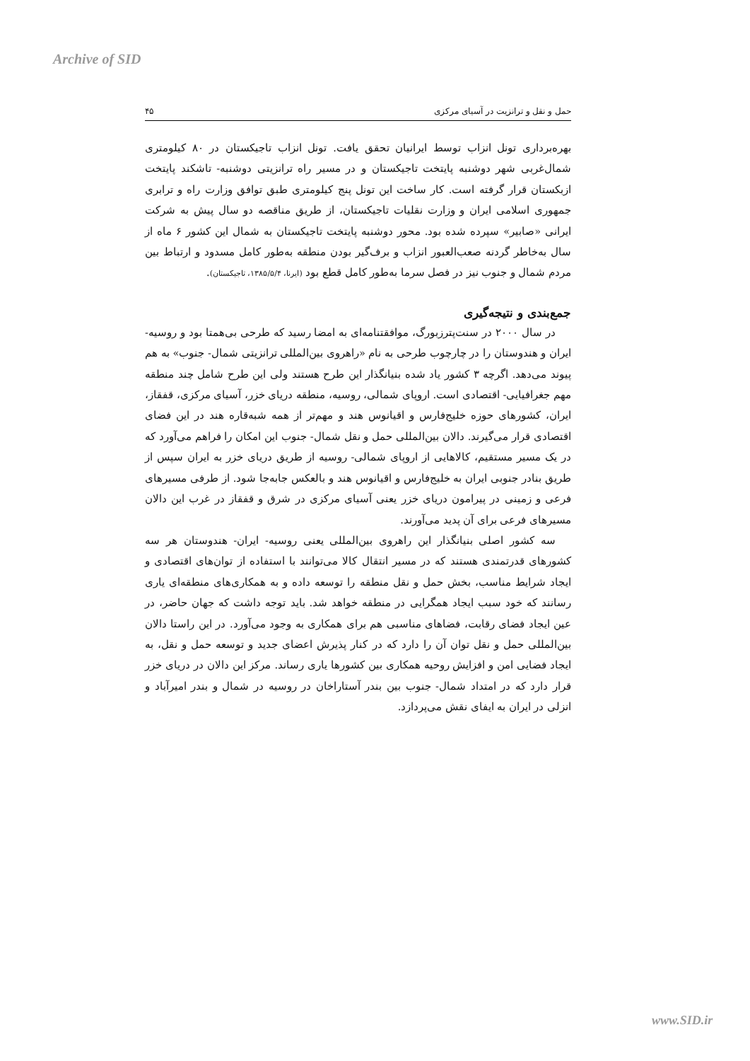Archive of SID
حمل و نقل و ترانزیت در آسیای مرکزی ۴۵
بهره‌برداری تونل انزاب توسط ایرانیان تحقق یافت. تونل انزاب تاجیکستان در ۸۰ کیلومتری شمال‌غربی شهر دوشنبه پایتخت تاجیکستان و در مسیر راه ترانزیتی دوشنبه- تاشکند پایتخت ازبکستان قرار گرفته است. کار ساخت این تونل پنج کیلومتری طبق توافق وزارت راه و ترابری جمهوری اسلامی ایران و وزارت نقلیات تاجیکستان، از طریق مناقصه دو سال پیش به شرکت ایرانی «صابیر» سپرده شده بود. محور دوشنبه پایتخت تاجیکستان به شمال این کشور ۶ ماه از سال به‌خاطر گردنه صعب‌العبور انزاب و برف‌گیر بودن منطقه به‌طور کامل مسدود و ارتباط بین مردم شمال و جنوب نیز در فصل سرما به‌طور کامل قطع بود (ایرنا، ۱۳۸۵/۵/۴، تاجیکستان).
جمع‌بندی و نتیجه‌گیری
در سال ۲۰۰۰ در سنت‌پترزبورگ، موافقتنامه‌ای به امضا رسید که طرحی بی‌همتا بود و روسیه- ایران و هندوستان را در چارچوب طرحی به نام «راهروی بین‌المللی ترانزیتی شمال- جنوب» به هم پیوند می‌دهد. اگرچه ۳ کشور یاد شده بنیانگذار این طرح هستند ولی این طرح شامل چند منطقه مهم جغرافیایی- اقتصادی است. اروپای شمالی، روسیه، منطقه دریای خزر، آسیای مرکزی، قفقاز، ایران، کشورهای حوزه خلیج‌فارس و اقیانوس هند و مهم‌تر از همه شبه‌قاره هند در این فضای اقتصادی قرار می‌گیرند. دالان بین‌المللی حمل و نقل شمال- جنوب این امکان را فراهم می‌آورد که در یک مسیر مستقیم، کالاهایی از اروپای شمالی- روسیه از طریق دریای خزر به ایران سپس از طریق بنادر جنوبی ایران به خلیج‌فارس و اقیانوس هند و بالعکس جابه‌جا شود. از طرفی مسیرهای فرعی و زمینی در پیرامون دریای خزر یعنی آسیای مرکزی در شرق و قفقاز در غرب این دالان مسیرهای فرعی برای آن پدید می‌آورند.
سه کشور اصلی بنیانگذار این راهروی بین‌المللی یعنی روسیه- ایران- هندوستان هر سه کشورهای قدرتمندی هستند که در مسیر انتقال کالا می‌توانند با استفاده از توان‌های اقتصادی و ایجاد شرایط مناسب، بخش حمل و نقل منطقه را توسعه داده و به همکاری‌های منطقه‌ای یاری رسانند که خود سبب ایجاد همگرایی در منطقه خواهد شد. باید توجه داشت که جهان حاضر، در عین ایجاد فضای رقابت، فضاهای مناسبی هم برای همکاری به وجود می‌آورد. در این راستا دالان بین‌المللی حمل و نقل توان آن را دارد که در کنار پذیرش اعضای جدید و توسعه حمل و نقل، به ایجاد فضایی امن و افزایش روحیه همکاری بین کشورها یاری رساند. مرکز این دالان در دریای خزر قرار دارد که در امتداد شمال- جنوب بین بندر آستاراخان در روسیه در شمال و بندر امیرآباد و انزلی در ایران به ایفای نقش می‌پردازد.
www.SID.ir